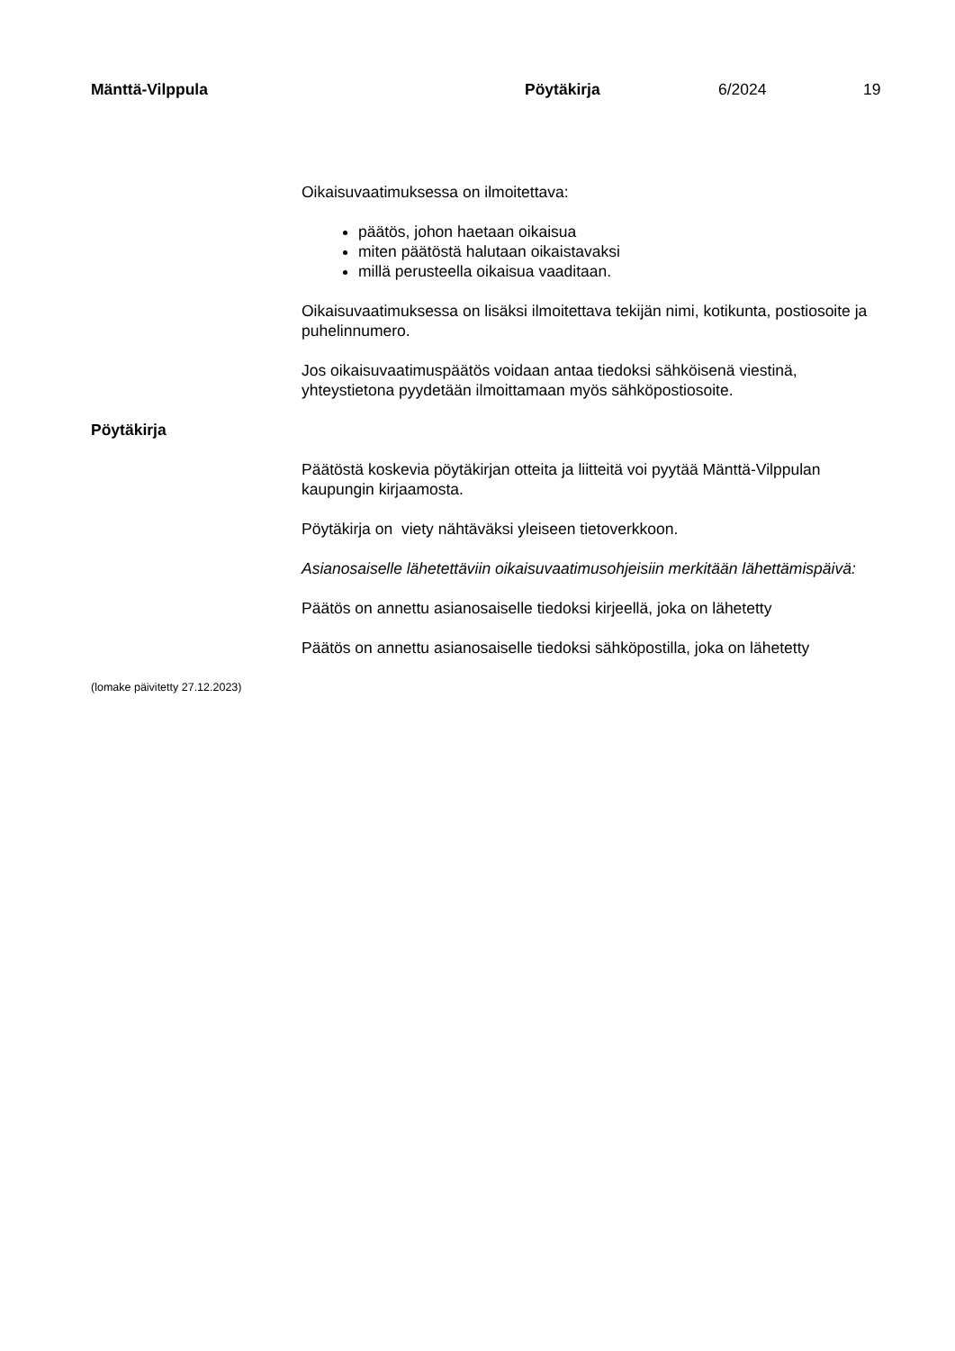Mänttä-Vilppula Pöytäkirja 6/2024 19
Oikaisuvaatimuksessa on ilmoitettava:
päätös, johon haetaan oikaisua
miten päätöstä halutaan oikaistavaksi
millä perusteella oikaisua vaaditaan.
Oikaisuvaatimuksessa on lisäksi ilmoitettava tekijän nimi, kotikunta, postiosoite ja puhelinnumero.
Jos oikaisuvaatimuspäätös voidaan antaa tiedoksi sähköisenä viestinä, yhteystietona pyydetään ilmoittamaan myös sähköpostiosoite.
Pöytäkirja
Päätöstä koskevia pöytäkirjan otteita ja liitteitä voi pyytää Mänttä-Vilppulan kaupungin kirjaamosta.
Pöytäkirja on viety nähtäväksi yleiseen tietoverkkoon.
Asianosaiselle lähetettäviin oikaisuvaatimusohjeisiin merkitään lähettämispäivä:
Päätös on annettu asianosaiselle tiedoksi kirjeellä, joka on lähetetty
Päätös on annettu asianosaiselle tiedoksi sähköpostilla, joka on lähetetty
(lomake päivitetty 27.12.2023)